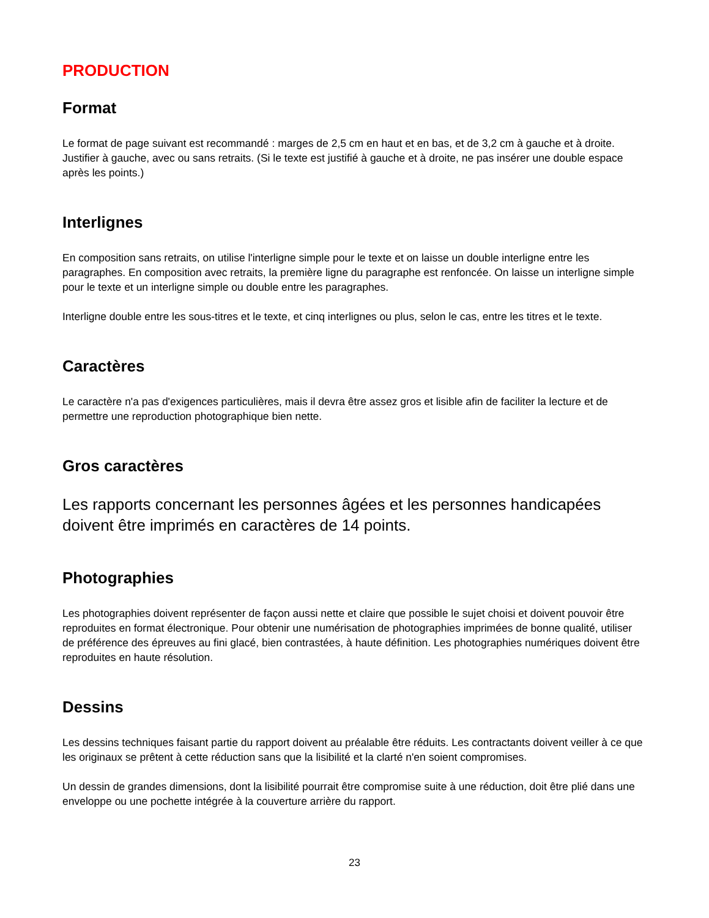PRODUCTION
Format
Le format de page suivant est recommandé : marges de 2,5 cm en haut et en bas, et de 3,2 cm à gauche et à droite. Justifier à gauche, avec ou sans retraits. (Si le texte est justifié à gauche et à droite, ne pas insérer une double espace après les points.)
Interlignes
En composition sans retraits, on utilise l'interligne simple pour le texte et on laisse un double interligne entre les paragraphes. En composition avec retraits, la première ligne du paragraphe est renfoncée. On laisse un interligne simple pour le texte et un interligne simple ou double entre les paragraphes.
Interligne double entre les sous-titres et le texte, et cinq interlignes ou plus, selon le cas, entre les titres et le texte.
Caractères
Le caractère n'a pas d'exigences particulières, mais il devra être assez gros et lisible afin de faciliter la lecture et de permettre une reproduction photographique bien nette.
Gros caractères
Les rapports concernant les personnes âgées et les personnes handicapées doivent être imprimés en caractères de 14 points.
Photographies
Les photographies doivent représenter de façon aussi nette et claire que possible le sujet choisi et doivent pouvoir être reproduites en format électronique. Pour obtenir une numérisation de photographies imprimées de bonne qualité, utiliser de préférence des épreuves au fini glacé, bien contrastées, à haute définition. Les photographies numériques doivent être reproduites en haute résolution.
Dessins
Les dessins techniques faisant partie du rapport doivent au préalable être réduits. Les contractants doivent veiller à ce que les originaux se prêtent à cette réduction sans que la lisibilité et la clarté n'en soient compromises.
Un dessin de grandes dimensions, dont la lisibilité pourrait être compromise suite à une réduction, doit être plié dans une enveloppe ou une pochette intégrée à la couverture arrière du rapport.
23